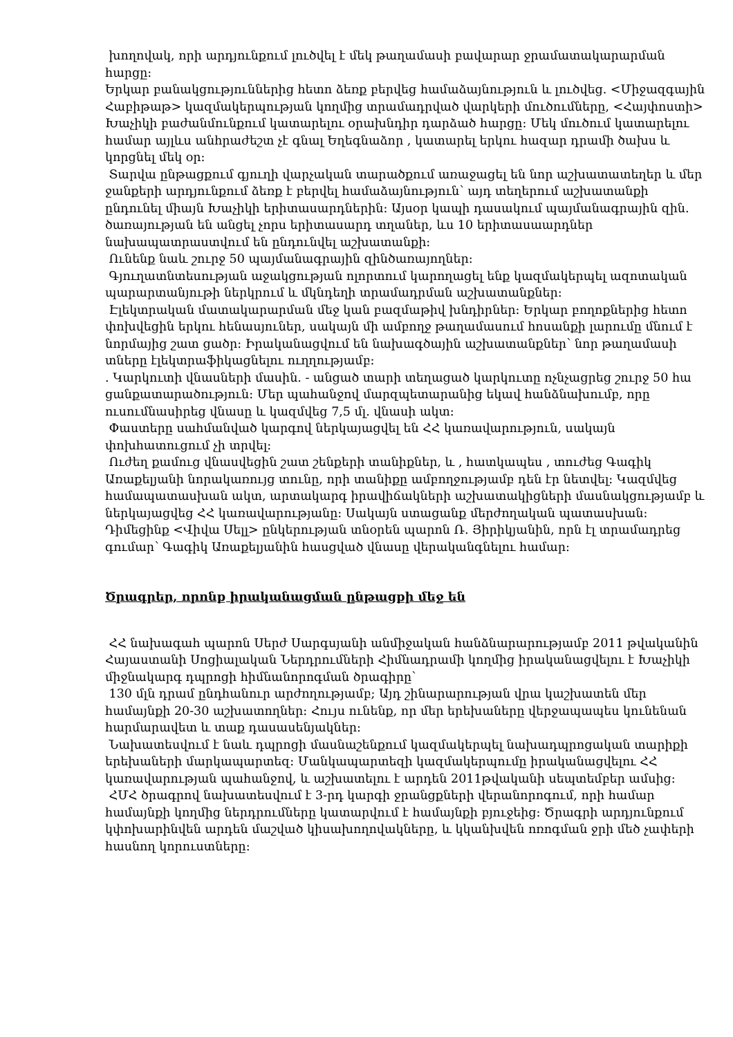խողովակ, որի արդյունքում լուծվել է մեկ թաղամասի բավարար ջրամատակարարման հարցը։
Երկար բանակցություններից հետո ձեռք բերվեց համաձայնություն և լուծվեց. <Միջազգային Հաբիթաթ> կազմակերպության կողմից տրամադրված վարկերի մուծումները, <Հայփոստի> Խաչիկի բաժանմունքում կատարելու օրախնդիր դարձած հարցը։ Մեկ մուծում կատարելու համար այլևս անհրաժեշտ չէ գնալ Եղեգնաձոր , կատարել երկու հազար դրամի ծախս և կորցնել մեկ օր։
Տարվա ընթացքում գյուղի վարչական տարածքում առաջացել են նոր աշխատատեղեր և մեր ջանքերի արդյունքում ձեռք է բերվել համաձայնություն՝ այդ տեղերում աշխատանքի ընդունել միայն Խաչիկի երիտասարդներին։ Այսօր կապի դասակում պայմանագրային զին. ծառայության են անցել չորս երիտասարդ տղաներ, ևս 10 երիտասաարդներ նախապատրաստվում են ընդունվել աշխատանքի։
Ունենք նաև շուրջ 50 պայմանագրային զինծառայողներ։
Գյուղատնտեսության աջակցության ոլորտում կարողացել ենք կազմակերպել ազոտական պարարտանյութի ներկրում և մկնդեղի տրամադրման աշխատանքներ։
Էլեկտրական մատակարարման մեջ կան բազմաթիվ խնդիրներ։ Երկար բողոքներից հետո փոխվեցին երկու հենասյուներ, սակայն մի ամբողջ թաղամասում հոսանքի լարումը մնում է նորմայից շատ ցածր։ Իրականացվում են նախագծային աշխատանքներ՝ նոր թաղամասի տները էլեկտրաֆիկացնելու ուղղությամբ։
. Կարկուտի վնասների մասին. - անցած տարի տեղացած կարկուտը ոչնչացրեց շուրջ 50 հա ցանքատարածություն։ Մեր պահանջով մարզպետարանից եկավ հանձնախումբ, որը ուսումնասիրեց վնասը և կազմվեց 7,5 մլ. վնասի ակտ։
Փաստերը սահմանված կարգով ներկայացվել են ՀՀ կառավարություն, սակայն փոխհատուցում չի տրվել։
Ուժեղ քամուց վնասվեցին շատ շենքերի տանիքներ, և , հատկապես , տուժեց Գագիկ Առաքելյանի նորակառույց տունը, որի տանիքը ամբողջությամբ դեն էր նետվել։ Կազմվեց համապատասխան ակտ, արտակարգ իրավիճակների աշխատակիցների մասնակցությամբ և ներկայացվեց ՀՀ կառավարությանը։ Սակայն ստացանք մերժողական պատասխան։ Դիմեցինք <Վիվա Սելլ> ընկերության տնօրեն պարոն Ռ. Յիրիկյանին, որն էլ տրամադրեց գումար՝ Գագիկ Առաքելյանին հասցված վնասը վերականգնելու համար։
Ծրագրեր, որոնք իրականացման ընթացքի մեջ են
ՀՀ նախագահ պարոն Սերժ Սարգսյանի անմիջական հանձնարարությամբ 2011 թվականին Հայաստանի Սոցիալական Ներդրումների Հիմնադրամի կողմից իրականացվելու է Խաչիկի միջնակարգ դպրոցի հիմնանորոգման ծրագիրը՝
130 մլն դրամ ընդհանուր արժողությամբ; Այդ շինարարության վրա կաշխատեն մեր համայնքի 20-30 աշխատողներ։ Հույս ունենք, որ մեր երեխաները վերջապապես կունենան հարմարավետ և տաք դասասենյակներ։
Նախատեսվում է նաև դպրոցի մասնաշենքում կազմակերպել նախադպրոցական տարիքի երեխաների մարկապարտեզ։ Մանկապարտեզի կազմակերպումը իրականացվելու ՀՀ կառավարության պահանջով, և աշխատելու է արդեն 2011թվականի սեպտեմբեր ամսից։
ՀՄՀ ծրագրով նախատեսվում է 3-րդ կարգի ջրանցքների վերանորոգում, որի համար համայնքի կողմից ներդրումները կատարվում է համայնքի բյուջեից։ Ծրագրի արդյունքում կփոխարինվեն արդեն մաշված կիսախողովակները, և կկանխվեն ոռոգման ջրի մեծ չափերի հասնող կորուստները։